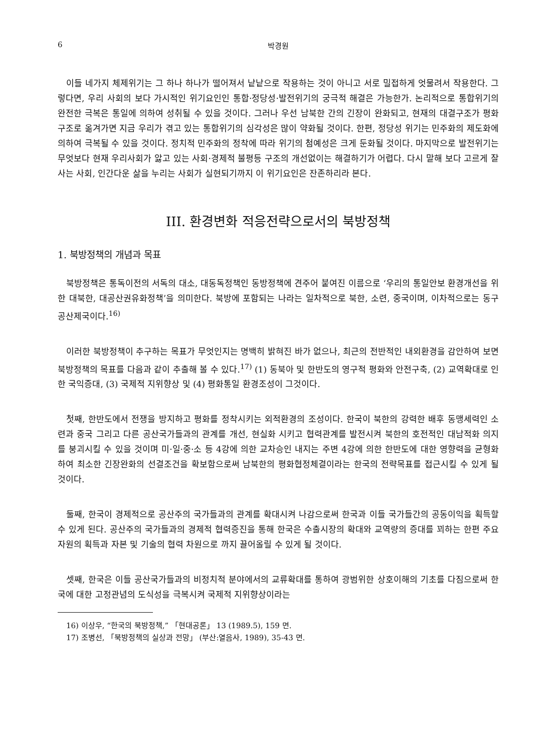6 박경원
이들 네가지 체제위기는 그 하나 하나가 떨어져서 낱낱으로 작용하는 것이 아니고 서로 밀접하게 엇물려서 작용한다. 그렇다면, 우리 사회의 보다 가시적인 위기요인인 통합·정당성·발전위기의 궁극적 해결은 가능한가. 논리적으로 통합위기의 완전한 극복은 통일에 의하여 성취될 수 있을 것이다. 그러나 우선 남북한 간의 긴장이 완화되고, 현재의 대결구조가 평화구조로 옮겨가면 지금 우리가 겪고 있는 통합위기의 심각성은 많이 약화될 것이다. 한편, 정당성 위기는 민주화의 제도화에 의하여 극복될 수 있을 것이다. 정치적 민주화의 정착에 따라 위기의 첨예성은 크게 둔화될 것이다. 마지막으로 발전위기는 무엇보다 현재 우리사회가 앓고 있는 사회·경제적 불평등 구조의 개선없이는 해결하기가 어렵다. 다시 말해 보다 고르게 잘 사는 사회, 인간다운 삶을 누리는 사회가 실현되기까지 이 위기요인은 잔존하리라 본다.
III. 환경변화 적응전략으로서의 북방정책
1. 북방정책의 개념과 목표
북방정책은 통독이전의 서독의 대소, 대동독정책인 동방정책에 견주어 붙여진 이름으로 ‘우리의 통일안보 환경개선을 위한 대북한, 대공산권유화정책’을 의미한다. 북방에 포함되는 나라는 일차적으로 북한, 소련, 중국이며, 이차적으로는 동구공산제국이다.<sup>16)</sup>
이러한 북방정책이 추구하는 목표가 무엇인지는 명백히 밝혀진 바가 없으나, 최근의 전반적인 내외환경을 감안하여 보면 북방정책의 목표를 다음과 같이 추출해 볼 수 있다.<sup>17)</sup> (1) 동북아 및 한반도의 영구적 평화와 안전구축, (2) 교역확대로 인한 국익증대, (3) 국제적 지위향상 및 (4) 평화통일 환경조성이 그것이다.
첫째, 한반도에서 전쟁을 방지하고 평화를 정착시키는 외적환경의 조성이다. 한국이 북한의 강력한 배후 동맹세력인 소련과 중국 그리고 다른 공산국가들과의 관계를 개선, 현실화 시키고 협력관계를 발전시켜 북한의 호전적인 대남적화 의지를 붕괴시킬 수 있을 것이며 미·일·중·소 등 4강에 의한 교차승인 내지는 주변 4강에 의한 한반도에 대한 영향력을 균형화하여 최소한 긴장완화의 선결조건을 확보함으로써 남북한의 평화협정체결이라는 한국의 전략목표를 접근시킬 수 있게 될 것이다.
둘째, 한국이 경제적으로 공산주의 국가들과의 관계를 확대시켜 나감으로써 한국과 이들 국가들간의 공동이익을 획득할 수 있게 된다. 공산주의 국가들과의 경제적 협력증진을 통해 한국은 수출시장의 확대와 교역량의 증대를 꾀하는 한편 주요 자원의 획득과 자본 및 기술의 협력 차원으로 까지 끌어올릴 수 있게 될 것이다.
셋째, 한국은 이들 공산국가들과의 비정치적 분야에서의 교류확대를 통하여 광범위한 상호이해의 기초를 다짐으로써 한국에 대한 고정관념의 도식성을 극복시켜 국제적 지위향상이라는
16) 이상우, “한국의 북방정책,” 「현대공론」 13 (1989.5), 159 면.
17) 조병선, 「북방정책의 실상과 전망」 (부산:열음사, 1989), 35-43 면.